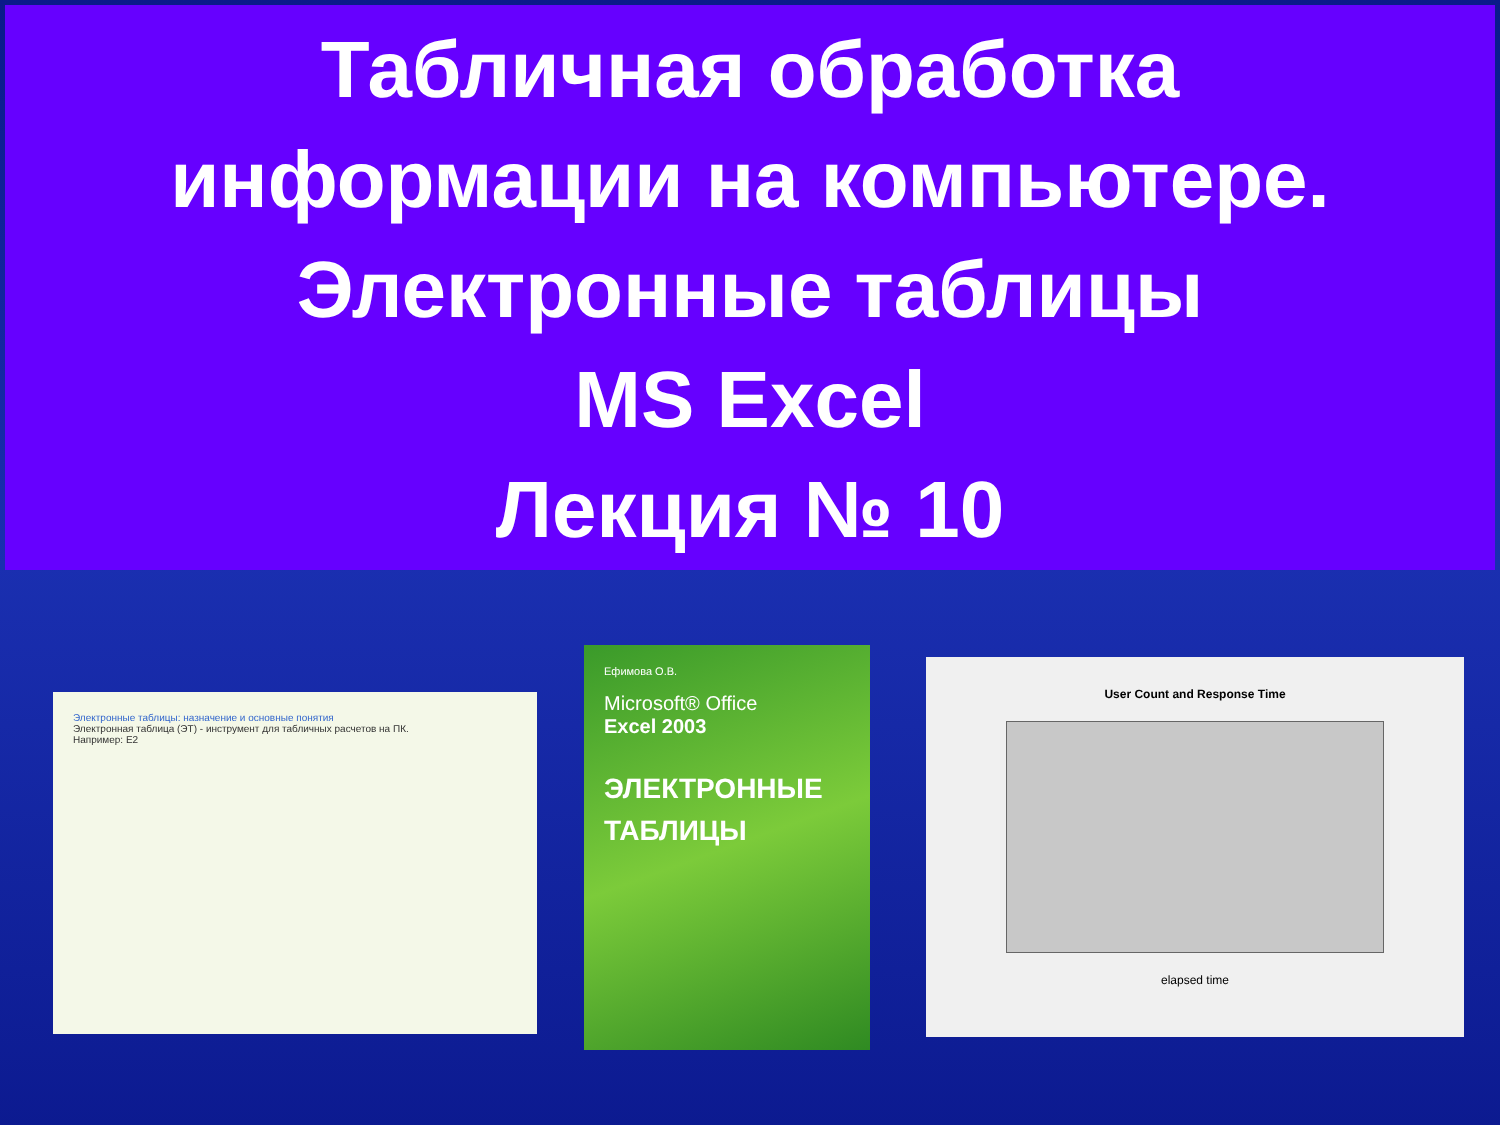Табличная обработка
информации на компьютере.
Электронные таблицы
MS Excel
Лекция № 10
Электронные таблицы: назначение и основные понятия
Электронная таблица (ЭТ) - инструмент для табличных расчетов на ПК.
Например: E2
Ефимова О.В.
Microsoft® Office
Excel 2003
ЭЛЕКТРОННЫЕ
ТАБЛИЦЫ
User Count and Response Time
elapsed time